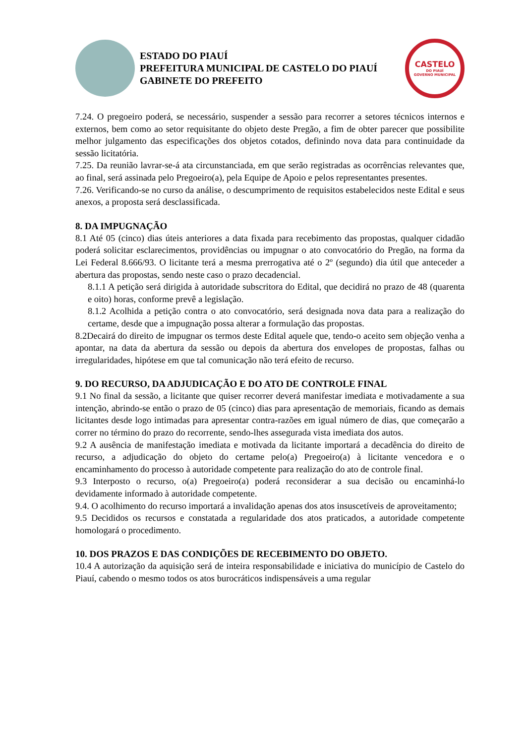ESTADO DO PIAUÍ
PREFEITURA MUNICIPAL DE CASTELO DO PIAUÍ
GABINETE DO PREFEITO
CASTELO
DO PIAUÍ
GOVERNO MUNICIPAL
7.24. O pregoeiro poderá, se necessário, suspender a sessão para recorrer a setores técnicos internos e externos, bem como ao setor requisitante do objeto deste Pregão, a fim de obter parecer que possibilite melhor julgamento das especificações dos objetos cotados, definindo nova data para continuidade da sessão licitatória.
7.25. Da reunião lavrar-se-á ata circunstanciada, em que serão registradas as ocorrências relevantes que, ao final, será assinada pelo Pregoeiro(a), pela Equipe de Apoio e pelos representantes presentes.
7.26. Verificando-se no curso da análise, o descumprimento de requisitos estabelecidos neste Edital e seus anexos, a proposta será desclassificada.
8. DA IMPUGNAÇÃO
8.1 Até 05 (cinco) dias úteis anteriores a data fixada para recebimento das propostas, qualquer cidadão poderá solicitar esclarecimentos, providências ou impugnar o ato convocatório do Pregão, na forma da Lei Federal 8.666/93. O licitante terá a mesma prerrogativa até o 2º (segundo) dia útil que anteceder a abertura das propostas, sendo neste caso o prazo decadencial.
8.1.1 A petição será dirigida à autoridade subscritora do Edital, que decidirá no prazo de 48 (quarenta e oito) horas, conforme prevê a legislação.
8.1.2 Acolhida a petição contra o ato convocatório, será designada nova data para a realização do certame, desde que a impugnação possa alterar a formulação das propostas.
8.2Decairá do direito de impugnar os termos deste Edital aquele que, tendo-o aceito sem objeção venha a apontar, na data da abertura da sessão ou depois da abertura dos envelopes de propostas, falhas ou irregularidades, hipótese em que tal comunicação não terá efeito de recurso.
9. DO RECURSO, DA ADJUDICAÇÃO E DO ATO DE CONTROLE FINAL
9.1 No final da sessão, a licitante que quiser recorrer deverá manifestar imediata e motivadamente a sua intenção, abrindo-se então o prazo de 05 (cinco) dias para apresentação de memoriais, ficando as demais licitantes desde logo intimadas para apresentar contra-razões em igual número de dias, que começarão a correr no término do prazo do recorrente, sendo-lhes assegurada vista imediata dos autos.
9.2 A ausência de manifestação imediata e motivada da licitante importará a decadência do direito de recurso, a adjudicação do objeto do certame pelo(a) Pregoeiro(a) à licitante vencedora e o encaminhamento do processo à autoridade competente para realização do ato de controle final.
9.3 Interposto o recurso, o(a) Pregoeiro(a) poderá reconsiderar a sua decisão ou encaminhá-lo devidamente informado à autoridade competente.
9.4. O acolhimento do recurso importará a invalidação apenas dos atos insuscetíveis de aproveitamento;
9.5 Decididos os recursos e constatada a regularidade dos atos praticados, a autoridade competente homologará o procedimento.
10. DOS PRAZOS E DAS CONDIÇÕES DE RECEBIMENTO DO OBJETO.
10.4 A autorização da aquisição será de inteira responsabilidade e iniciativa do município de Castelo do Piauí, cabendo o mesmo todos os atos burocráticos indispensáveis a uma regular